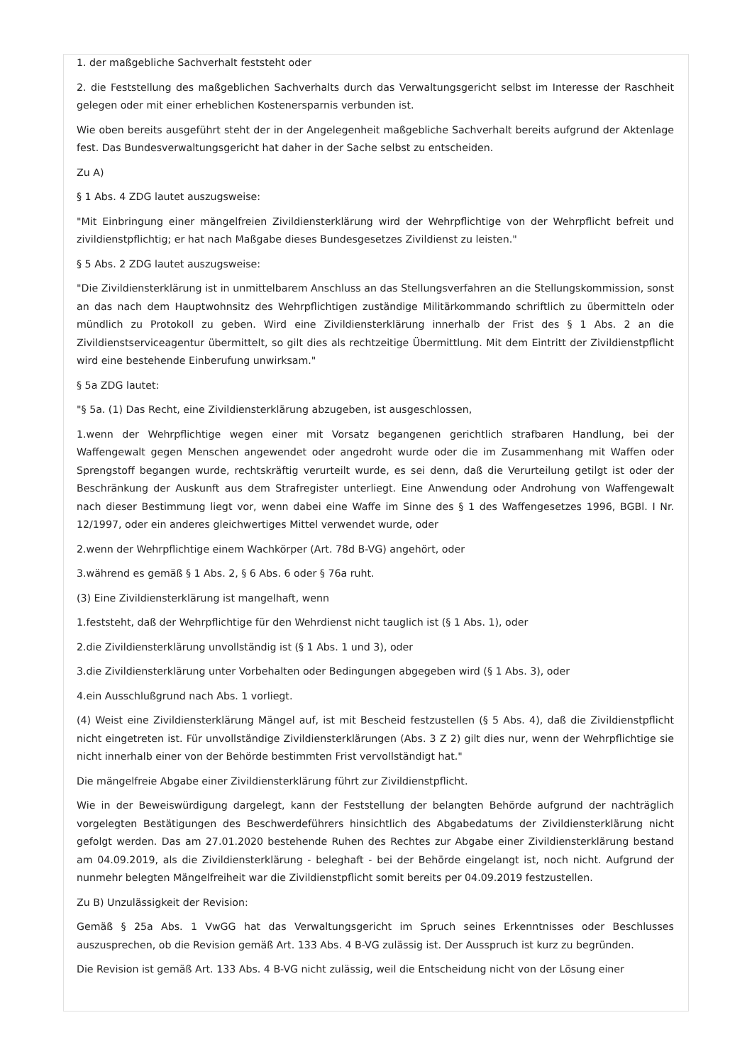1. der maßgebliche Sachverhalt feststeht oder
2. die Feststellung des maßgeblichen Sachverhalts durch das Verwaltungsgericht selbst im Interesse der Raschheit gelegen oder mit einer erheblichen Kostenersparnis verbunden ist.
Wie oben bereits ausgeführt steht der in der Angelegenheit maßgebliche Sachverhalt bereits aufgrund der Aktenlage fest. Das Bundesverwaltungsgericht hat daher in der Sache selbst zu entscheiden.
Zu A)
§ 1 Abs. 4 ZDG lautet auszugsweise:
"Mit Einbringung einer mängelfreien Zivildiensterklärung wird der Wehrpflichtige von der Wehrpflicht befreit und zivildienstpflichtig; er hat nach Maßgabe dieses Bundesgesetzes Zivildienst zu leisten."
§ 5 Abs. 2 ZDG lautet auszugsweise:
"Die Zivildiensterklärung ist in unmittelbarem Anschluss an das Stellungsverfahren an die Stellungskommission, sonst an das nach dem Hauptwohnsitz des Wehrpflichtigen zuständige Militärkommando schriftlich zu übermitteln oder mündlich zu Protokoll zu geben. Wird eine Zivildiensterklärung innerhalb der Frist des § 1 Abs. 2 an die Zivildienstserviceagentur übermittelt, so gilt dies als rechtzeitige Übermittlung. Mit dem Eintritt der Zivildienstpflicht wird eine bestehende Einberufung unwirksam."
§ 5a ZDG lautet:
"§ 5a. (1) Das Recht, eine Zivildiensterklärung abzugeben, ist ausgeschlossen,
1.wenn der Wehrpflichtige wegen einer mit Vorsatz begangenen gerichtlich strafbaren Handlung, bei der Waffengewalt gegen Menschen angewendet oder angedroht wurde oder die im Zusammenhang mit Waffen oder Sprengstoff begangen wurde, rechtskräftig verurteilt wurde, es sei denn, daß die Verurteilung getilgt ist oder der Beschränkung der Auskunft aus dem Strafregister unterliegt. Eine Anwendung oder Androhung von Waffengewalt nach dieser Bestimmung liegt vor, wenn dabei eine Waffe im Sinne des § 1 des Waffengesetzes 1996, BGBl. I Nr. 12/1997, oder ein anderes gleichwertiges Mittel verwendet wurde, oder
2.wenn der Wehrpflichtige einem Wachkörper (Art. 78d B-VG) angehört, oder
3.während es gemäß § 1 Abs. 2, § 6 Abs. 6 oder § 76a ruht.
(3) Eine Zivildiensterklärung ist mangelhaft, wenn
1.feststeht, daß der Wehrpflichtige für den Wehrdienst nicht tauglich ist (§ 1 Abs. 1), oder
2.die Zivildiensterklärung unvollständig ist (§ 1 Abs. 1 und 3), oder
3.die Zivildiensterklärung unter Vorbehalten oder Bedingungen abgegeben wird (§ 1 Abs. 3), oder
4.ein Ausschlußgrund nach Abs. 1 vorliegt.
(4) Weist eine Zivildiensterklärung Mängel auf, ist mit Bescheid festzustellen (§ 5 Abs. 4), daß die Zivildienstpflicht nicht eingetreten ist. Für unvollständige Zivildiensterklärungen (Abs. 3 Z 2) gilt dies nur, wenn der Wehrpflichtige sie nicht innerhalb einer von der Behörde bestimmten Frist vervollständigt hat."
Die mängelfreie Abgabe einer Zivildiensterklärung führt zur Zivildienstpflicht.
Wie in der Beweiswürdigung dargelegt, kann der Feststellung der belangten Behörde aufgrund der nachträglich vorgelegten Bestätigungen des Beschwerdeführers hinsichtlich des Abgabedatums der Zivildiensterklärung nicht gefolgt werden. Das am 27.01.2020 bestehende Ruhen des Rechtes zur Abgabe einer Zivildiensterklärung bestand am 04.09.2019, als die Zivildiensterklärung - beleghaft - bei der Behörde eingelangt ist, noch nicht. Aufgrund der nunmehr belegten Mängelfreiheit war die Zivildienstpflicht somit bereits per 04.09.2019 festzustellen.
Zu B) Unzulässigkeit der Revision:
Gemäß § 25a Abs. 1 VwGG hat das Verwaltungsgericht im Spruch seines Erkenntnisses oder Beschlusses auszusprechen, ob die Revision gemäß Art. 133 Abs. 4 B-VG zulässig ist. Der Ausspruch ist kurz zu begründen.
Die Revision ist gemäß Art. 133 Abs. 4 B-VG nicht zulässig, weil die Entscheidung nicht von der Lösung einer